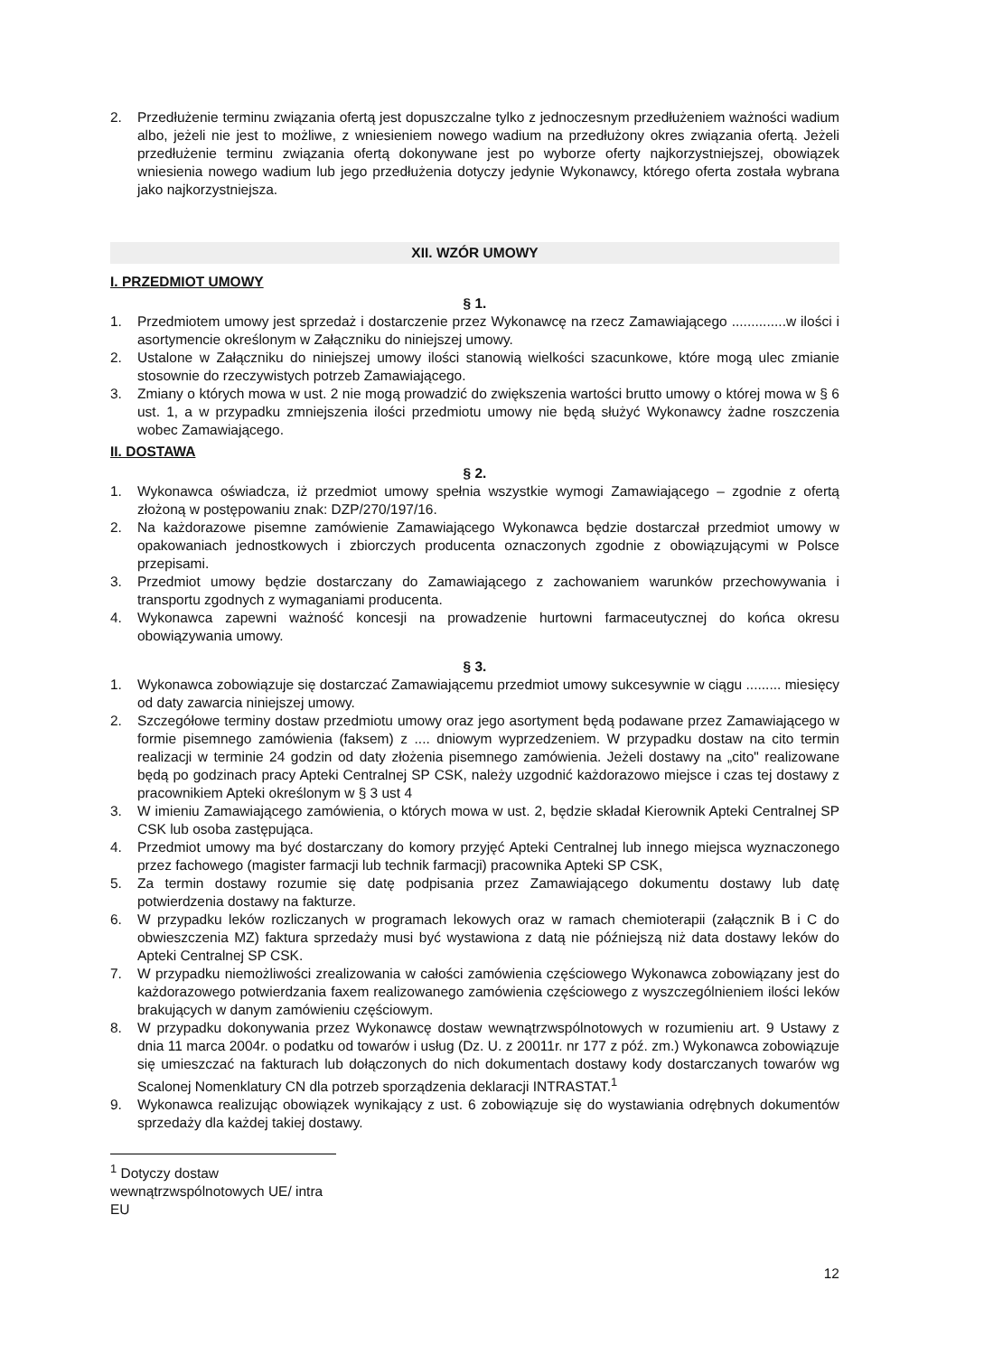2. Przedłużenie terminu związania ofertą jest dopuszczalne tylko z jednoczesnym przedłużeniem ważności wadium albo, jeżeli nie jest to możliwe, z wniesieniem nowego wadium na przedłużony okres związania ofertą. Jeżeli przedłużenie terminu związania ofertą dokonywane jest po wyborze oferty najkorzystniejszej, obowiązek wniesienia nowego wadium lub jego przedłużenia dotyczy jedynie Wykonawcy, którego oferta została wybrana jako najkorzystniejsza.
XII. WZÓR UMOWY
I. PRZEDMIOT UMOWY
§ 1.
1. Przedmiotem umowy jest sprzedaż i dostarczenie przez Wykonawcę na rzecz Zamawiającego ..............w ilości i asortymencie określonym w Załączniku do niniejszej umowy.
2. Ustalone w Załączniku do niniejszej umowy ilości stanowią wielkości szacunkowe, które mogą ulec zmianie stosownie do rzeczywistych potrzeb Zamawiającego.
3. Zmiany o których mowa w ust. 2 nie mogą prowadzić do zwiększenia wartości brutto umowy o której mowa w § 6 ust. 1, a w przypadku zmniejszenia ilości przedmiotu umowy nie będą służyć Wykonawcy żadne roszczenia wobec Zamawiającego.
II. DOSTAWA
§ 2.
1. Wykonawca oświadcza, iż przedmiot umowy spełnia wszystkie wymogi Zamawiającego – zgodnie z ofertą złożoną w postępowaniu znak: DZP/270/197/16.
2. Na każdorazowe pisemne zamówienie Zamawiającego Wykonawca będzie dostarczał przedmiot umowy w opakowaniach jednostkowych i zbiorczych producenta oznaczonych zgodnie z obowiązującymi w Polsce przepisami.
3. Przedmiot umowy będzie dostarczany do Zamawiającego z zachowaniem warunków przechowywania i transportu zgodnych z wymaganiami producenta.
4. Wykonawca zapewni ważność koncesji na prowadzenie hurtowni farmaceutycznej do końca okresu obowiązywania umowy.
§ 3.
1. Wykonawca zobowiązuje się dostarczać Zamawiającemu przedmiot umowy sukcesywnie w ciągu ......... miesięcy od daty zawarcia niniejszej umowy.
2. Szczegółowe terminy dostaw przedmiotu umowy oraz jego asortyment będą podawane przez Zamawiającego w formie pisemnego zamówienia (faksem) z .... dniowym wyprzedzeniem. W przypadku dostaw na cito termin realizacji w terminie 24 godzin od daty złożenia pisemnego zamówienia. Jeżeli dostawy na „cito" realizowane będą po godzinach pracy Apteki Centralnej SP CSK, należy uzgodnić każdorazowo miejsce i czas tej dostawy z pracownikiem Apteki określonym w § 3 ust 4
3. W imieniu Zamawiającego zamówienia, o których mowa w ust. 2, będzie składał Kierownik Apteki Centralnej SP CSK lub osoba zastępująca.
4. Przedmiot umowy ma być dostarczany do komory przyjęć Apteki Centralnej lub innego miejsca wyznaczonego przez fachowego (magister farmacji lub technik farmacji) pracownika Apteki SP CSK,
5. Za termin dostawy rozumie się datę podpisania przez Zamawiającego dokumentu dostawy lub datę potwierdzenia dostawy na fakturze.
6. W przypadku leków rozliczanych w programach lekowych oraz w ramach chemioterapii (załącznik B i C do obwieszczenia MZ) faktura sprzedaży musi być wystawiona z datą nie późniejszą niż data dostawy leków do Apteki Centralnej SP CSK.
7. W przypadku niemożliwości zrealizowania w całości zamówienia częściowego Wykonawca zobowiązany jest do każdorazowego potwierdzania faxem realizowanego zamówienia częściowego z wyszczególnieniem ilości leków brakujących w danym zamówieniu częściowym.
8. W przypadku dokonywania przez Wykonawcę dostaw wewnątrzwspólnotowych w rozumieniu art. 9 Ustawy z dnia 11 marca 2004r. o podatku od towarów i usług (Dz. U. z 20011r. nr 177 z póź. zm.) Wykonawca zobowiązuje się umieszczać na fakturach lub dołączonych do nich dokumentach dostawy kody dostarczanych towarów wg Scalonej Nomenklatury CN dla potrzeb sporządzenia deklaracji INTRASTAT.<sup>1</sup>
9. Wykonawca realizując obowiązek wynikający z ust. 6 zobowiązuje się do wystawiania odrębnych dokumentów sprzedaży dla każdej takiej dostawy.
<sup>1</sup> Dotyczy dostaw wewnątrzwspólnotowych UE/ intra EU
12